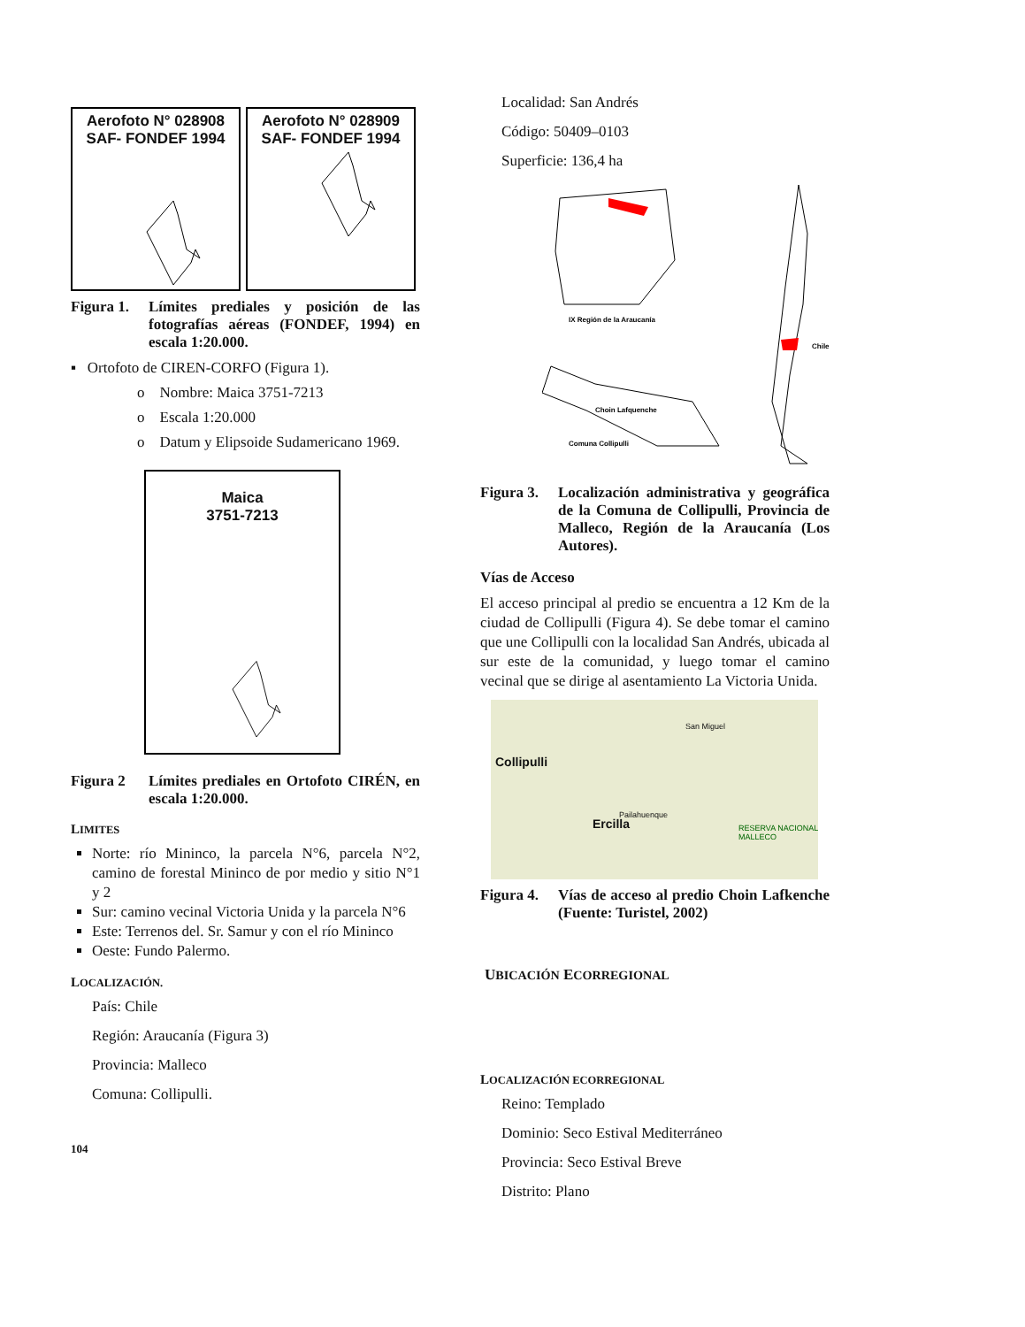Aerofoto N° 028908
SAF- FONDEF 1994
Aerofoto N° 028909
SAF- FONDEF 1994
Figura 1. Límites prediales y posición de las fotografías aéreas (FONDEF, 1994) en escala 1:20.000.
▪ Ortofoto de CIREN-CORFO (Figura 1).
o Nombre: Maica 3751-7213
o Escala 1:20.000
o Datum y Elipsoide Sudamericano 1969.
Maica
3751-7213
Figura 2 Límites prediales en Ortofoto CIRÉN, en escala 1:20.000.
LIMITES
Norte: río Mininco, la parcela N°6, parcela N°2, camino de forestal Mininco de por medio y sitio N°1 y 2
Sur: camino vecinal Victoria Unida y la parcela N°6
Este: Terrenos del. Sr. Samur y con el río Mininco
Oeste: Fundo Palermo.
LOCALIZACIÓN.
País: Chile
Región: Araucanía (Figura 3)
Provincia: Malleco
Comuna: Collipulli.
104
Localidad: San Andrés
Código: 50409–0103
Superficie: 136,4 ha
IX Región de la Araucanía
Chile
Choin Lafquenche
Comuna Collipulli
Figura 3. Localización administrativa y geográfica de la Comuna de Collipulli, Provincia de Malleco, Región de la Araucanía (Los Autores).
Vías de Acceso
El acceso principal al predio se encuentra a 12 Km de la ciudad de Collipulli (Figura 4). Se debe tomar el camino que une Collipulli con la localidad San Andrés, ubicada al sur este de la comunidad, y luego tomar el camino vecinal que se dirige al asentamiento La Victoria Unida.
Collipulli
Ercilla
San Miguel
Pailahuenque
RESERVA NACIONAL MALLECO
Figura 4. Vías de acceso al predio Choin Lafkenche (Fuente: Turistel, 2002)
UBICACIÓN ECORREGIONAL
LOCALIZACIÓN ECORREGIONAL
Reino: Templado
Dominio: Seco Estival Mediterráneo
Provincia: Seco Estival Breve
Distrito: Plano